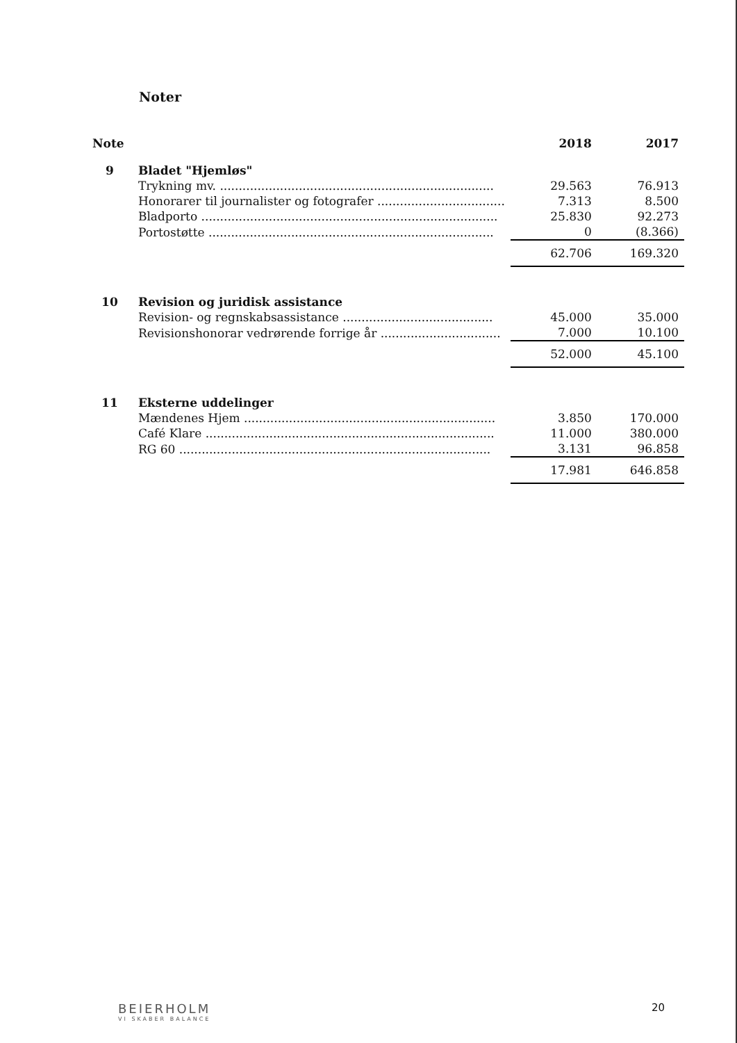Noter
| Note | | 2018 | 2017 |
| --- | --- | --- | --- |
| 9 | Bladet "Hjemløs" | | |
| | Trykning mv. ......................................................................... | 29.563 | 76.913 |
| | Honorarer til journalister og fotografer .................................. | 7.313 | 8.500 |
| | Bladporto ............................................................................... | 25.830 | 92.273 |
| | Portostøtte ............................................................................ | 0 | (8.366) |
| | | 62.706 | 169.320 |
| 10 | Revision og juridisk assistance | | |
| | Revision- og regnskabsassistance ........................................ | 45.000 | 35.000 |
| | Revisionshonorar vedrørende forrige år ................................ | 7.000 | 10.100 |
| | | 52.000 | 45.100 |
| 11 | Eksterne uddelinger | | |
| | Mændenes Hjem ................................................................... | 3.850 | 170.000 |
| | Café Klare ............................................................................. | 11.000 | 380.000 |
| | RG 60 ................................................................................... | 3.131 | 96.858 |
| | | 17.981 | 646.858 |
BEIERHOLM
VI SKABER BALANCE
20